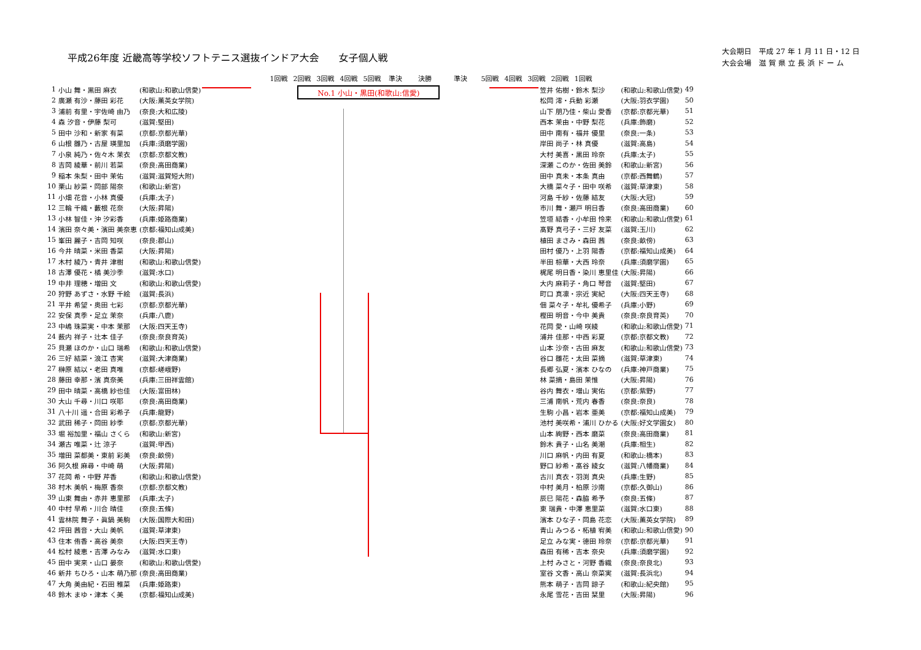平成26年度 近畿高等学校ソフトテニス選抜インドア大会　　女子個人戦
大会期日　平成 27 年 1 月 11 日・12 日
大会会場　滋 賀 県 立 長 浜 ド ー ム
1回戦 2回戦 3回戦 4回戦 5回戦 準決 決勝 準決 5回戦 4回戦 3回戦 2回戦 1回戦
| 1 | 小山 舞・黒田 麻衣 | (和歌山:和歌山信愛) |
| 2 | 廣瀬 有沙・藤田 彩花 | (大阪:薫英女学院) |
| 3 | 浦前 有里・宇佐崎 由乃 | (奈良:大和広陵) |
| 4 | 森 汐音・伊藤 梨可 | (滋賀:堅田) |
| 5 | 田中 沙和・新家 有菜 | (京都:京都光華) |
| 6 | 山根 雛乃・古屋 瑛里加 | (兵庫:須磨学園) |
| 7 | 小泉 純乃・佐々木 茉衣 | (京都:京都文教) |
| 8 | 吉岡 綾華・前川 若菜 | (奈良:高田商業) |
| 9 | 稲本 朱梨・田中 茉佑 | (滋賀:滋賀短大附) |
| 10 | 栗山 紗菜・岡部 陽奈 | (和歌山:新宮) |
| 11 | 小畑 花音・小林 真優 | (兵庫:太子) |
| 12 | 三輪 千織・藪根 花奈 | (大阪:昇陽) |
| 13 | 小林 智佳・沖 汐彩香 | (兵庫:姫路商業) |
| 14 | 濱田 奈々美・濱田 美奈恵 | (京都:福知山成美) |
| 15 | 峯田 麗子・吉岡 知咲 | (奈良:郡山) |
| 16 | 今井 晴菜・米田 香菜 | (大阪:昇陽) |
| 17 | 木村 綾乃・青井 津樹 | (和歌山:和歌山信愛) |
| 18 | 古澤 優花・橘 美沙季 | (滋賀:水口) |
| 19 | 中井 理穂・増田 文 | (和歌山:和歌山信愛) |
| 20 | 狩野 あずさ・水野 千絵 | (滋賀:長浜) |
| 21 | 平井 希望・奥田 七彩 | (京都:京都光華) |
| 22 | 安保 真季・足立 茉奈 | (兵庫:八鹿) |
| 23 | 中嶋 珠菜実・中本 茉那 | (大阪:四天王寺) |
| 24 | 薮内 祥子・辻本 佳子 | (奈良:奈良育英) |
| 25 | 貝瀬 ほのか・山口 瑞希 | (和歌山:和歌山信愛) |
| 26 | 三好 結菜・浪江 杏実 | (滋賀:大津商業) |
| 27 | 榊原 結以・老田 真唯 | (京都:嵯峨野) |
| 28 | 藤田 幸那・濱 真奈美 | (兵庫:三田祥雲館) |
| 29 | 田中 晴菜・高橋 紗也佳 | (大阪:富田林) |
| 30 | 大山 千尋・川口 咲耶 | (奈良:高田商業) |
| 31 | 八十川 遥・合田 彩希子 | (兵庫:龍野) |
| 32 | 武田 稀子・岡田 紗季 | (京都:京都光華) |
| 33 | 堀 裕加里・福山 さくら | (和歌山:新宮) |
| 34 | 瀬古 唯菜・辻 涼子 | (滋賀:甲西) |
| 35 | 増田 菜都美・東前 彩美 | (奈良:畝傍) |
| 36 | 阿久根 麻尋・中崎 萌 | (大阪:昇陽) |
| 37 | 花岡 希・中野 芹香 | (和歌山:和歌山信愛) |
| 38 | 村木 美帆・梅原 香奈 | (京都:京都文教) |
| 39 | 山東 舞由・赤井 恵里那 | (兵庫:太子) |
| 40 | 中村 早希・川合 晴佳 | (奈良:五條) |
| 41 | 雲林院 舞子・眞鍋 美駒 | (大阪:国際大和田) |
| 42 | 坪田 茜音・大山 美帆 | (滋賀:草津東) |
| 43 | 住本 侑香・高谷 美奈 | (大阪:四天王寺) |
| 44 | 松村 綾恵・吉澤 みなみ | (滋賀:水口東) |
| 45 | 田中 実来・山口 晏奈 | (和歌山:和歌山信愛) |
| 46 | 新井 ちひろ・山本 萌乃那 | (奈良:高田商業) |
| 47 | 大角 美由紀・石田 稚菜 | (兵庫:姫路東) |
| 48 | 鈴木 まゆ・津本 く美 | (京都:福知山成美) |
No.1 小山・黒田(和歌山:信愛)
| 笠井 佑樹・鈴木 梨沙 | (和歌山:和歌山信愛) | 49 |
| 松岡 澪・兵動 彩瀬 | (大阪:羽衣学園) | 50 |
| 山下 朋乃佳・柴山 愛香 | (京都:京都光華) | 51 |
| 西本 茉由・中野 梨花 | (兵庫:飾磨) | 52 |
| 田中 南有・福井 優里 | (奈良:一条) | 53 |
| 岸田 尚子・林 真優 | (滋賀:高島) | 54 |
| 大村 美喜・黒田 玲奈 | (兵庫:太子) | 55 |
| 深瀬 このか・佐田 美鈴 | (和歌山:新宮) | 56 |
| 田中 真未・本条 真由 | (京都:西舞鶴) | 57 |
| 大橋 菜々子・田中 咲希 | (滋賀:草津東) | 58 |
| 河島 千紗・佐藤 結友 | (大阪:大冠) | 59 |
| 市川 舞・瀬戸 明日香 | (奈良:高田商業) | 60 |
| 笠垣 結香・小牟田 怜来 | (和歌山:和歌山信愛) | 61 |
| 髙野 真弓子・三好 友菜 | (滋賀:玉川) | 62 |
| 植田 まさみ・森田 茜 | (奈良:畝傍) | 63 |
| 田村 優乃・上羽 陽香 | (京都:福知山成美) | 64 |
| 半田 椋華・大西 玲奈 | (兵庫:須磨学園) | 65 |
| 梶尾 明日香・染川 恵里佳 | (大阪:昇陽) | 66 |
| 大内 麻莉子・角口 琴音 | (滋賀:堅田) | 67 |
| 町口 真凛・宗近 実紀 | (大阪:四天王寺) | 68 |
| 佃 菜々子・牟礼 優希子 | (兵庫:小野) | 69 |
| 樫田 明音・今中 美貴 | (奈良:奈良育英) | 70 |
| 花岡 愛・山崎 咲綾 | (和歌山:和歌山信愛) | 71 |
| 浦井 佳那・中西 彩夏 | (京都:京都文教) | 72 |
| 山本 沙奈・古田 麻友 | (和歌山:和歌山信愛) | 73 |
| 谷口 雛花・太田 菜摘 | (滋賀:草津東) | 74 |
| 長郷 弘夏・濱本 ひなの | (兵庫:神戸商業) | 75 |
| 林 菜摘・島田 茉惟 | (大阪:昇陽) | 76 |
| 谷内 舞衣・増山 実佑 | (京都:紫野) | 77 |
| 三浦 南帆・荒内 春香 | (奈良:奈良) | 78 |
| 生駒 小昌・岩本 亜美 | (京都:福知山成美) | 79 |
| 池村 美咲希・浦川 ひかる | (大阪:好文学園女) | 80 |
| 山本 絢野・西本 磨菜 | (奈良:高田商業) | 81 |
| 鈴木 貴子・山名 美潮 | (兵庫:相生) | 82 |
| 川口 麻帆・内田 有夏 | (和歌山:橋本) | 83 |
| 野口 紗希・髙谷 綾女 | (滋賀:八幡商業) | 84 |
| 古川 真衣・羽渕 真央 | (兵庫:生野) | 85 |
| 中村 美月・柏原 沙南 | (京都:久御山) | 86 |
| 辰巳 陽花・森脇 希予 | (奈良:五條) | 87 |
| 東 瑞貴・中澤 恵里菜 | (滋賀:水口東) | 88 |
| 濱本 ひな子・岡島 花恋 | (大阪:薫英女学院) | 89 |
| 青山 みつる・柘植 宥美 | (和歌山:和歌山信愛) | 90 |
| 足立 みな実・德田 玲奈 | (京都:京都光華) | 91 |
| 森田 有稀・吉本 奈央 | (兵庫:須磨学園) | 92 |
| 上村 みさと・河野 香織 | (奈良:奈良北) | 93 |
| 室谷 文香・高山 奈菜実 | (滋賀:長浜北) | 94 |
| 熊本 萌子・吉岡 諒子 | (和歌山:紀央館) | 95 |
| 永尾 雪花・吉田 栞里 | (大阪:昇陽) | 96 |